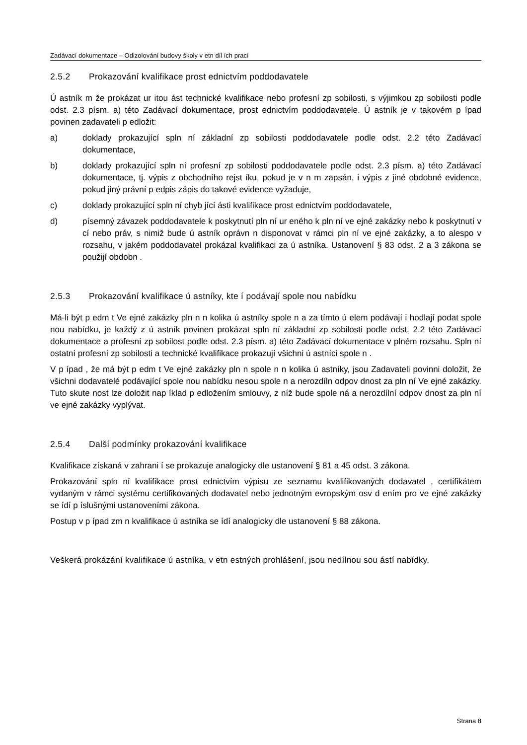Zadávací dokumentace – Odizolování budovy školy v etn díl ích prací
2.5.2 Prokazování kvalifikace prost ednictvím poddodavatele
Ú astník m že prokázat ur itou ást technické kvalifikace nebo profesní zp sobilosti, s výjimkou zp sobilosti podle odst. 2.3 písm. a) této Zadávací dokumentace, prost ednictvím poddodavatele. Ú astník je v takovém p ípad povinen zadavateli p edložit:
a) doklady prokazující spln ní základní zp sobilosti poddodavatele podle odst. 2.2 této Zadávací dokumentace,
b) doklady prokazující spln ní profesní zp sobilosti poddodavatele podle odst. 2.3 písm. a) této Zadávací dokumentace, tj. výpis z obchodního rejst íku, pokud je v n m zapsán, i výpis z jiné obdobné evidence, pokud jiný právní p edpis zápis do takové evidence vyžaduje,
c) doklady prokazující spln ní chyb jící ásti kvalifikace prost ednictvím poddodavatele,
d) písemný závazek poddodavatele k poskytnutí pln ní ur eného k pln ní ve ejné zakázky nebo k poskytnutí v cí nebo práv, s nimiž bude ú astník oprávn n disponovat v rámci pln ní ve ejné zakázky, a to alespo v rozsahu, v jakém poddodavatel prokázal kvalifikaci za ú astníka. Ustanovení § 83 odst. 2 a 3 zákona se použijí obdobn .
2.5.3 Prokazování kvalifikace ú astníky, kte í podávají spole nou nabídku
Má-li být p edm t Ve ejné zakázky pln n n kolika ú astníky spole n a za tímto ú elem podávají i hodlají podat spole nou nabídku, je každý z ú astník povinen prokázat spln ní základní zp sobilosti podle odst. 2.2 této Zadávací dokumentace a profesní zp sobilost podle odst. 2.3 písm. a) této Zadávací dokumentace v plném rozsahu. Spln ní ostatní profesní zp sobilosti a technické kvalifikace prokazují všichni ú astníci spole n .
V p ípad , že má být p edm t Ve ejné zakázky pln n spole n n kolika ú astníky, jsou Zadavateli povinni doložit, že všichni dodavatelé podávající spole nou nabídku nesou spole n a nerozdíln odpov dnost za pln ní Ve ejné zakázky. Tuto skute nost lze doložit nap íklad p edložením smlouvy, z níž bude spole ná a nerozdílní odpov dnost za pln ní ve ejné zakázky vyplývat.
2.5.4 Další podmínky prokazování kvalifikace
Kvalifikace získaná v zahrani í se prokazuje analogicky dle ustanovení § 81 a 45 odst. 3 zákona.
Prokazování spln ní kvalifikace prost ednictvím výpisu ze seznamu kvalifikovaných dodavatel , certifikátem vydaným v rámci systému certifikovaných dodavatel nebo jednotným evropským osv d ením pro ve ejné zakázky se ídí p íslušnými ustanoveními zákona.
Postup v p ípad zm n kvalifikace ú astníka se ídí analogicky dle ustanovení § 88 zákona.
Veškerá prokázání kvalifikace ú astníka, v etn estných prohlášení, jsou nedílnou sou ástí nabídky.
Strana 8